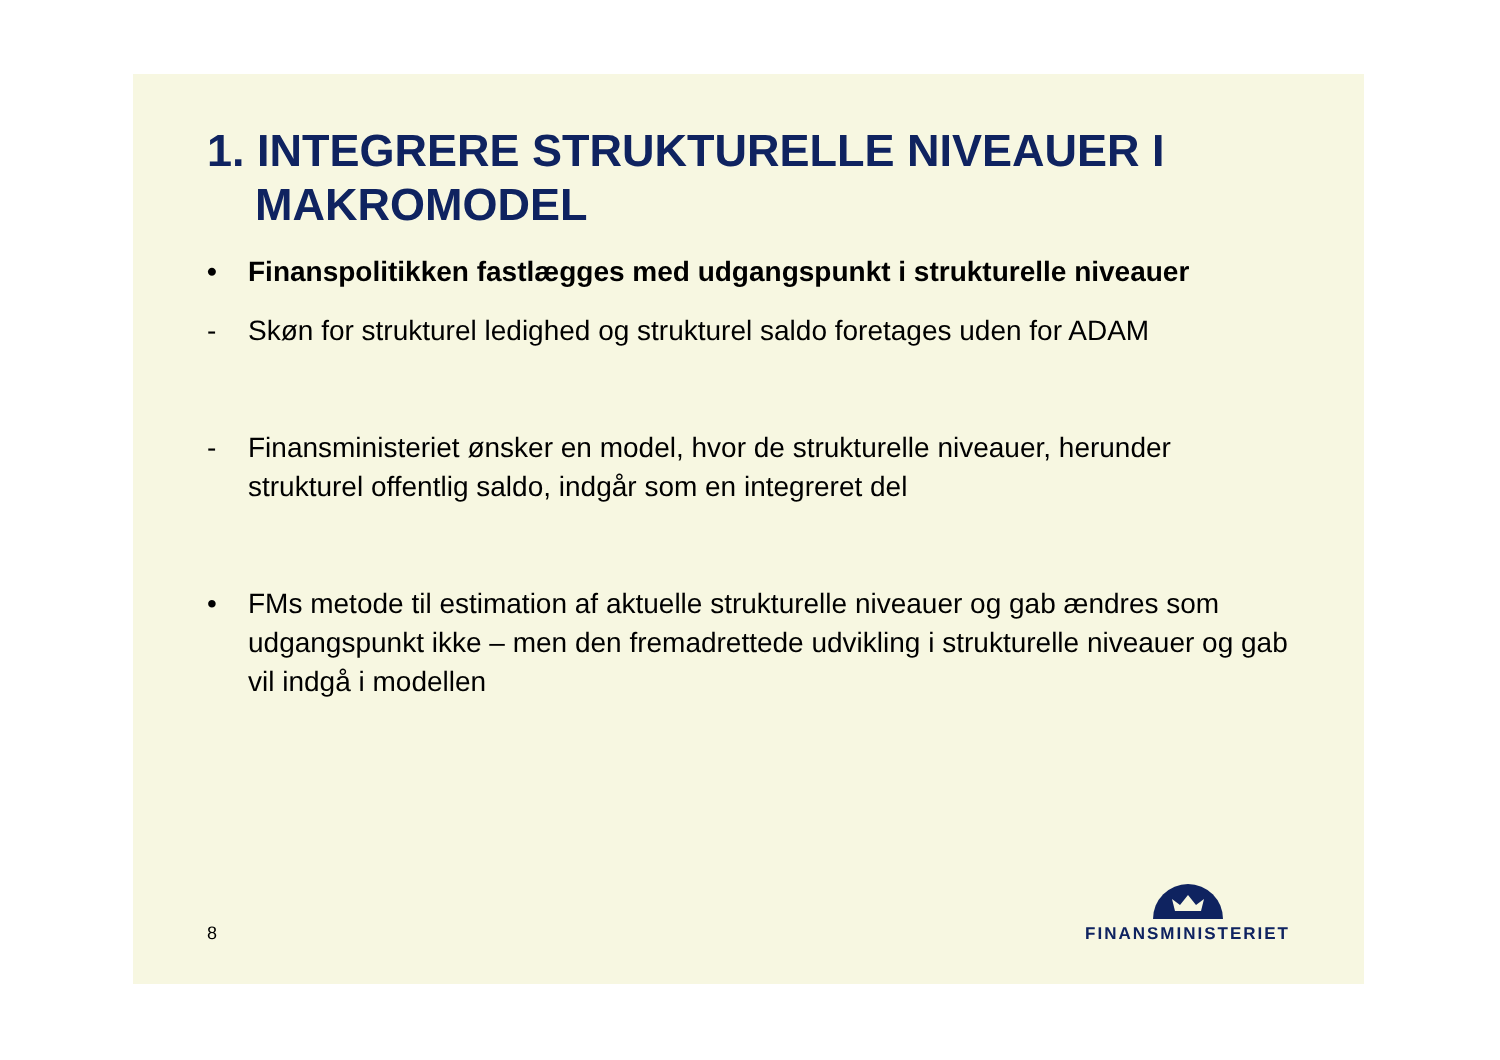1. INTEGRERE STRUKTURELLE NIVEAUER I MAKROMODEL
• Finanspolitikken fastlægges med udgangspunkt i strukturelle niveauer
- Skøn for strukturel ledighed og strukturel saldo foretages uden for ADAM
- Finansministeriet ønsker en model, hvor de strukturelle niveauer, herunder strukturel offentlig saldo, indgår som en integreret del
• FMs metode til estimation af aktuelle strukturelle niveauer og gab ændres som udgangspunkt ikke – men den fremadrettede udvikling i strukturelle niveauer og gab vil indgå i modellen
8 FINANSMINISTERIET